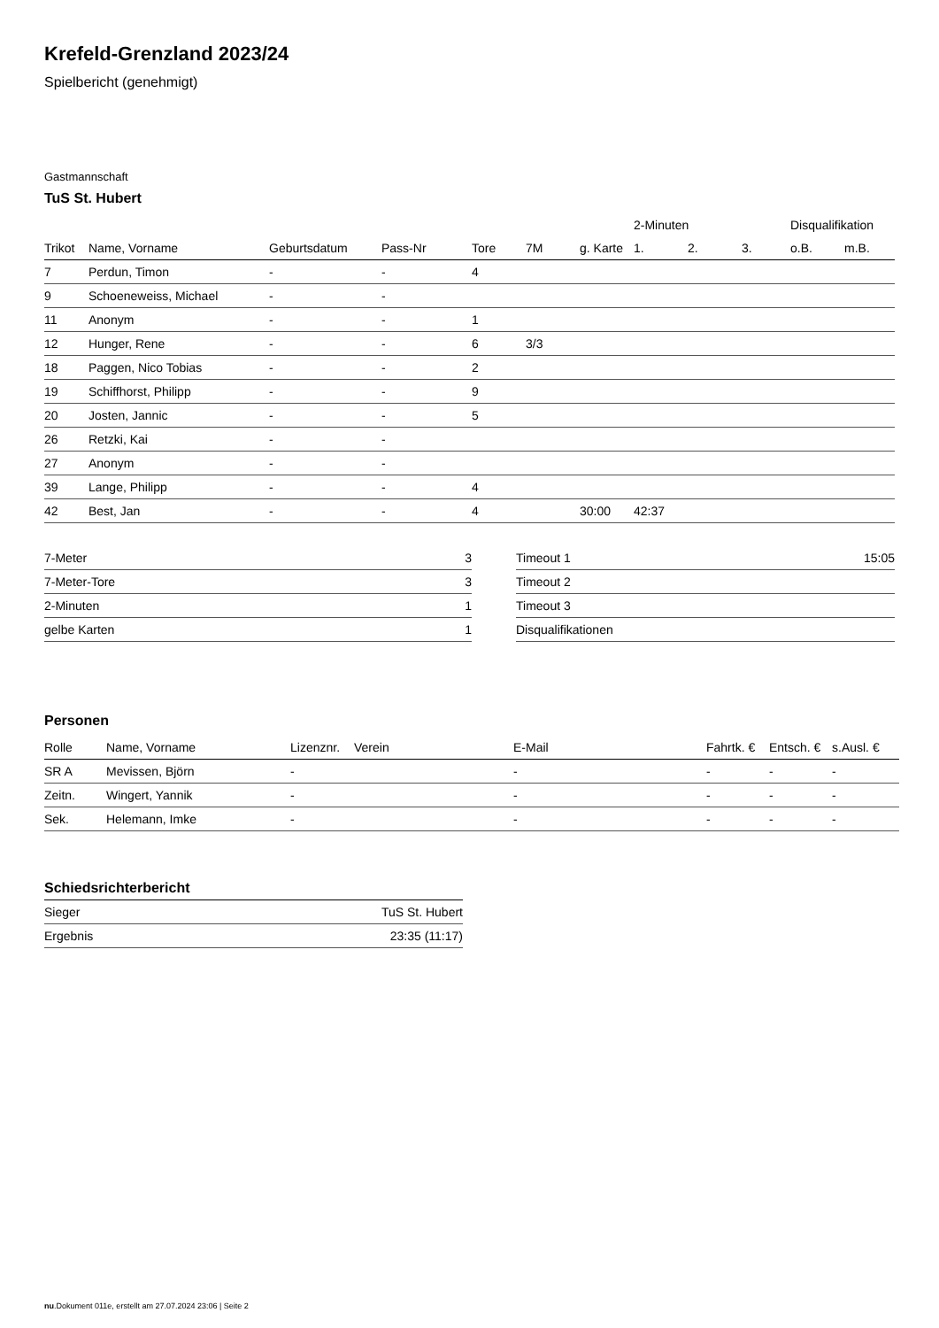Krefeld-Grenzland 2023/24
Spielbericht (genehmigt)
Gastmannschaft
TuS St. Hubert
| | | | | | | | 2-Minuten | | | Disqualifikation | |
| --- | --- | --- | --- | --- | --- | --- | --- | --- | --- | --- | --- |
| Trikot | Name, Vorname | Geburtsdatum | Pass-Nr | Tore | 7M | g. Karte | 1. | 2. | 3. | o.B. | m.B. |
| 7 | Perdun, Timon | - | - | 4 | | | | | | | |
| 9 | Schoeneweiss, Michael | - | - | | | | | | | | |
| 11 | Anonym | - | - | 1 | | | | | | | |
| 12 | Hunger, Rene | - | - | 6 | 3/3 | | | | | | |
| 18 | Paggen, Nico Tobias | - | - | 2 | | | | | | | |
| 19 | Schiffhorst, Philipp | - | - | 9 | | | | | | | |
| 20 | Josten, Jannic | - | - | 5 | | | | | | | |
| 26 | Retzki, Kai | - | - | | | | | | | | |
| 27 | Anonym | - | - | | | | | | | | |
| 39 | Lange, Philipp | - | - | 4 | | | | | | | |
| 42 | Best, Jan | - | - | 4 | | 30:00 | 42:37 | | | | |
| 7-Meter | 3 |
| 7-Meter-Tore | 3 |
| 2-Minuten | 1 |
| gelbe Karten | 1 |
| Timeout 1 | 15:05 |
| Timeout 2 | |
| Timeout 3 | |
| Disqualifikationen | |
Personen
| Rolle | Name, Vorname | Lizenznr. | Verein | E-Mail | Fahrtk. € | Entsch. € | s.Ausl. € |
| --- | --- | --- | --- | --- | --- | --- | --- |
| SR A | Mevissen, Björn | - | | - | - | - | - |
| Zeitn. | Wingert, Yannik | - | | - | - | - | - |
| Sek. | Helemann, Imke | - | | - | - | - | - |
Schiedsrichterbericht
| Sieger | TuS St. Hubert |
| Ergebnis | 23:35 (11:17) |
nu.Dokument 011e, erstellt am 27.07.2024 23:06 | Seite 2